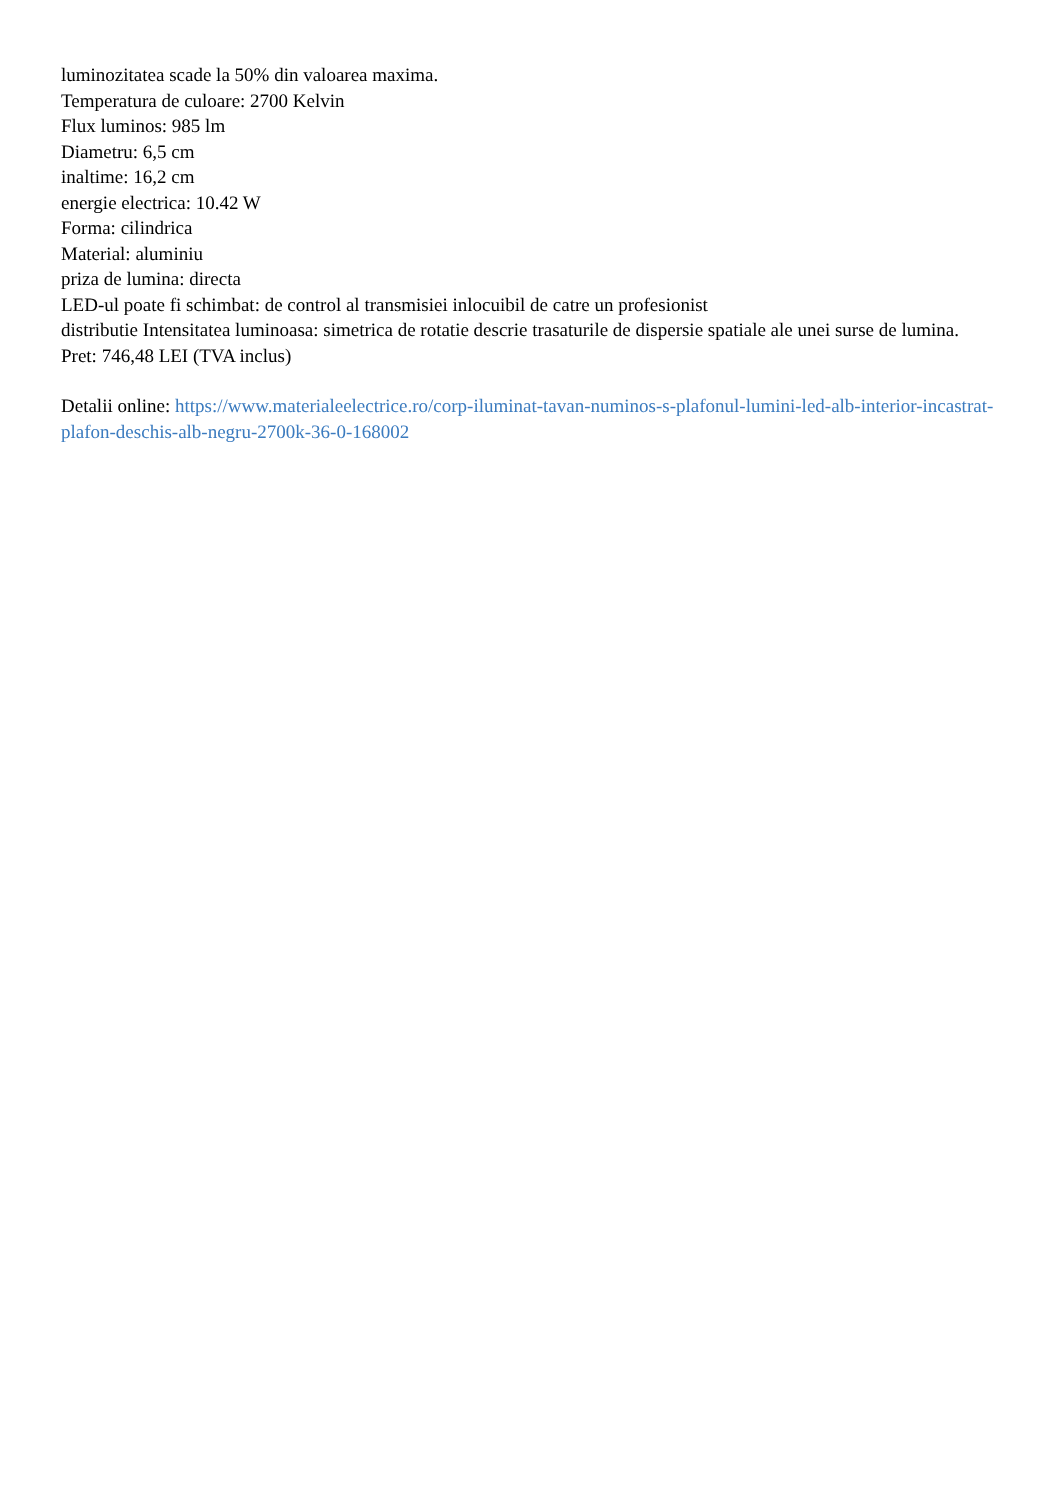luminozitatea scade la 50% din valoarea maxima.
Temperatura de culoare: 2700 Kelvin
Flux luminos: 985 lm
Diametru: 6,5 cm
inaltime: 16,2 cm
energie electrica: 10.42 W
Forma: cilindrica
Material: aluminiu
priza de lumina: directa
LED-ul poate fi schimbat: de control al transmisiei inlocuibil de catre un profesionist
distributie Intensitatea luminoasa: simetrica de rotatie descrie trasaturile de dispersie spatiale ale unei surse de lumina.
Pret: 746,48 LEI (TVA inclus)
Detalii online: https://www.materialeelectrice.ro/corp-iluminat-tavan-numinos-s-plafonul-lumini-led-alb-interior-incastrat-plafon-deschis-alb-negru-2700k-36-0-168002